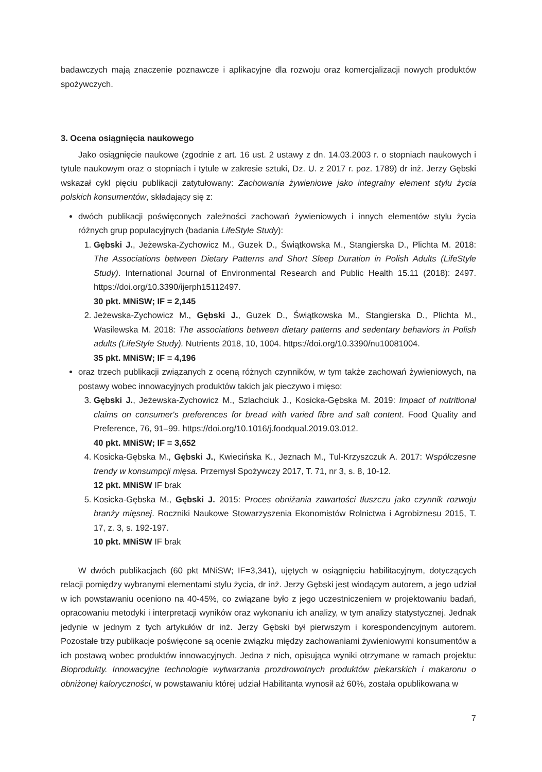badawczych mają znaczenie poznawcze i aplikacyjne dla rozwoju oraz komercjalizacji nowych produktów spożywczych.
3. Ocena osiągnięcia naukowego
Jako osiągnięcie naukowe (zgodnie z art. 16 ust. 2 ustawy z dn. 14.03.2003 r. o stopniach naukowych i tytule naukowym oraz o stopniach i tytule w zakresie sztuki, Dz. U. z 2017 r. poz. 1789) dr inż. Jerzy Gębski wskazał cykl pięciu publikacji zatytułowany: Zachowania żywieniowe jako integralny element stylu życia polskich konsumentów, składający się z:
dwóch publikacji poświęconych zależności zachowań żywieniowych i innych elementów stylu życia różnych grup populacyjnych (badania LifeStyle Study):
1. Gębski J., Jeżewska-Zychowicz M., Guzek D., Świątkowska M., Stangierska D., Plichta M. 2018: The Associations between Dietary Patterns and Short Sleep Duration in Polish Adults (LifeStyle Study). International Journal of Environmental Research and Public Health 15.11 (2018): 2497. https://doi.org/10.3390/ijerph15112497.
30 pkt. MNiSW; IF = 2,145
2. Jeżewska-Zychowicz M., Gębski J., Guzek D., Świątkowska M., Stangierska D., Plichta M., Wasilewska M. 2018: The associations between dietary patterns and sedentary behaviors in Polish adults (LifeStyle Study). Nutrients 2018, 10, 1004. https://doi.org/10.3390/nu10081004.
35 pkt. MNiSW; IF = 4,196
oraz trzech publikacji związanych z oceną różnych czynników, w tym także zachowań żywieniowych, na postawy wobec innowacyjnych produktów takich jak pieczywo i mięso:
3. Gębski J., Jeżewska-Zychowicz M., Szlachciuk J., Kosicka-Gębska M. 2019: Impact of nutritional claims on consumer's preferences for bread with varied fibre and salt content. Food Quality and Preference, 76, 91–99. https://doi.org/10.1016/j.foodqual.2019.03.012.
40 pkt. MNiSW; IF = 3,652
4. Kosicka-Gębska M., Gębski J., Kwiecińska K., Jeznach M., Tul-Krzyszczuk A. 2017: Współczesne trendy w konsumpcji mięsa. Przemysł Spożywczy 2017, T. 71, nr 3, s. 8, 10-12.
12 pkt. MNiSW IF brak
5. Kosicka-Gębska M., Gębski J. 2015: Proces obniżania zawartości tłuszczu jako czynnik rozwoju branży mięsnej. Roczniki Naukowe Stowarzyszenia Ekonomistów Rolnictwa i Agrobiznesu 2015, T. 17, z. 3, s. 192-197.
10 pkt. MNiSW IF brak
W dwóch publikacjach (60 pkt MNiSW; IF=3,341), ujętych w osiągnięciu habilitacyjnym, dotyczących relacji pomiędzy wybranymi elementami stylu życia, dr inż. Jerzy Gębski jest wiodącym autorem, a jego udział w ich powstawaniu oceniono na 40-45%, co związane było z jego uczestniczeniem w projektowaniu badań, opracowaniu metodyki i interpretacji wyników oraz wykonaniu ich analizy, w tym analizy statystycznej. Jednak jedynie w jednym z tych artykułów dr inż. Jerzy Gębski był pierwszym i korespondencyjnym autorem. Pozostałe trzy publikacje poświęcone są ocenie związku między zachowaniami żywieniowymi konsumentów a ich postawą wobec produktów innowacyjnych. Jedna z nich, opisująca wyniki otrzymane w ramach projektu: Bioprodukty. Innowacyjne technologie wytwarzania prozdrowotnych produktów piekarskich i makaronu o obniżonej kaloryczności, w powstawaniu której udział Habilitanta wynosił aż 60%, została opublikowana w
7